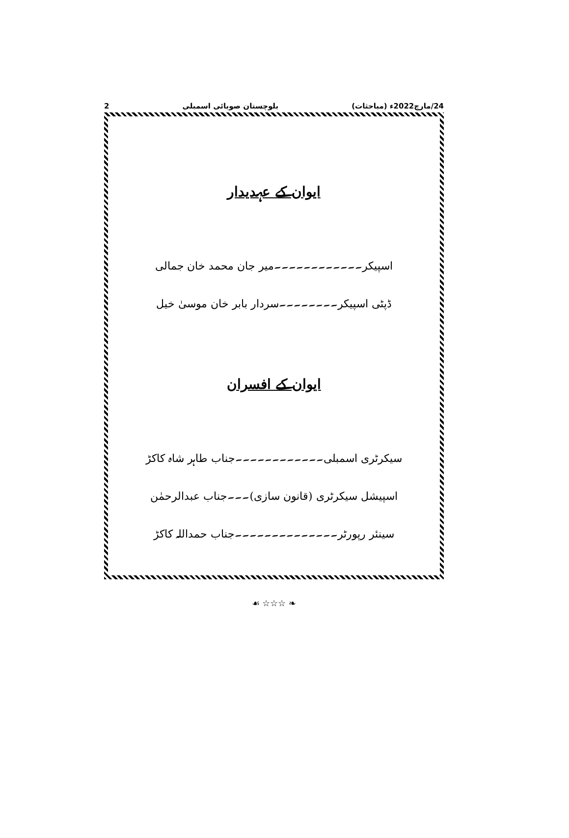24/مارچ2022ء (مباحثات) بلوچستان صوبائی اسمبلی 2
ایوان کے عہدیدار
اسپیکر۔۔۔۔۔۔۔۔۔۔۔۔میر جان محمد خان جمالی
ڈپٹی اسپیکر۔۔۔۔۔۔۔۔سردار بابر خان موسیٰ خیل
ایوان کے افسران
سیکرٹری اسمبلی۔۔۔۔۔۔۔۔۔۔۔۔جناب طاہر شاہ کاکڑ
اسپیشل سیکرٹری (قانون سازی)۔۔۔جناب عبدالرحمٰن
سینئر رپورٹر۔۔۔۔۔۔۔۔۔۔۔۔۔۔جناب حمداللہ کاکڑ
❧ ☆☆☆ ☙